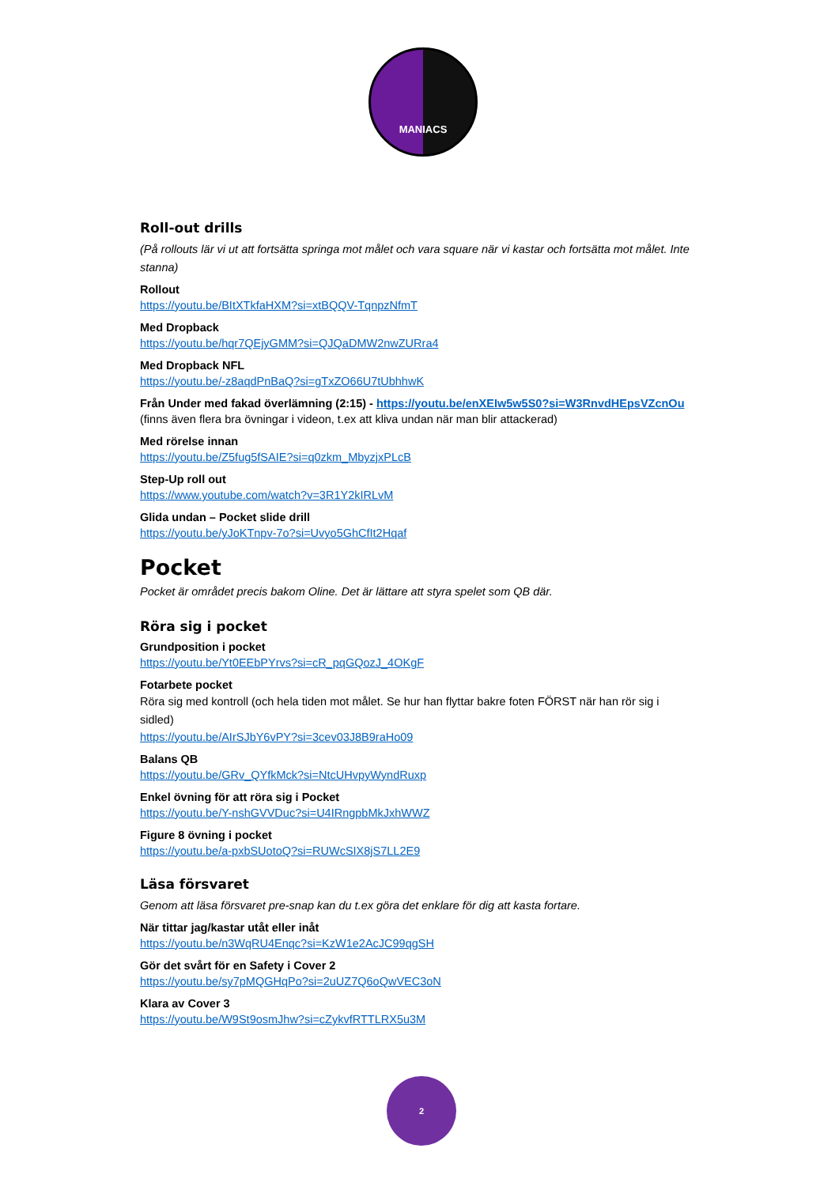MANIACS
Roll-out drills
(På rollouts lär vi ut att fortsätta springa mot målet och vara square när vi kastar och fortsätta mot målet. Inte stanna)
Rollout
https://youtu.be/BItXTkfaHXM?si=xtBQQV-TqnpzNfmT
Med Dropback
https://youtu.be/hqr7QEjyGMM?si=QJQaDMW2nwZURra4
Med Dropback NFL
https://youtu.be/-z8aqdPnBaQ?si=gTxZO66U7tUbhhwK
Från Under med fakad överlämning (2:15) - https://youtu.be/enXEIw5w5S0?si=W3RnvdHEpsVZcnOu
(finns även flera bra övningar i videon, t.ex att kliva undan när man blir attackerad)
Med rörelse innan
https://youtu.be/Z5fug5fSAIE?si=q0zkm_MbyzjxPLcB
Step-Up roll out
https://www.youtube.com/watch?v=3R1Y2kIRLvM
Glida undan – Pocket slide drill
https://youtu.be/yJoKTnpv-7o?si=Uvyo5GhCfIt2Hqaf
Pocket
Pocket är området precis bakom Oline. Det är lättare att styra spelet som QB där.
Röra sig i pocket
Grundposition i pocket
https://youtu.be/Yt0EEbPYrvs?si=cR_pqGQozJ_4OKgF
Fotarbete pocket
Röra sig med kontroll (och hela tiden mot målet. Se hur han flyttar bakre foten FÖRST när han rör sig i sidled)
https://youtu.be/AIrSJbY6vPY?si=3cev03J8B9raHo09
Balans QB
https://youtu.be/GRv_QYfkMck?si=NtcUHvpyWyndRuxp
Enkel övning för att röra sig i Pocket
https://youtu.be/Y-nshGVVDuc?si=U4IRngpbMkJxhWWZ
Figure 8 övning i pocket
https://youtu.be/a-pxbSUotoQ?si=RUWcSIX8jS7LL2E9
Läsa försvaret
Genom att läsa försvaret pre-snap kan du t.ex göra det enklare för dig att kasta fortare.
När tittar jag/kastar utåt eller inåt
https://youtu.be/n3WqRU4Enqc?si=KzW1e2AcJC99qgSH
Gör det svårt för en Safety i Cover 2
https://youtu.be/sy7pMQGHqPo?si=2uUZ7Q6oQwVEC3oN
Klara av Cover 3
https://youtu.be/W9St9osmJhw?si=cZykvfRTTLRX5u3M
2